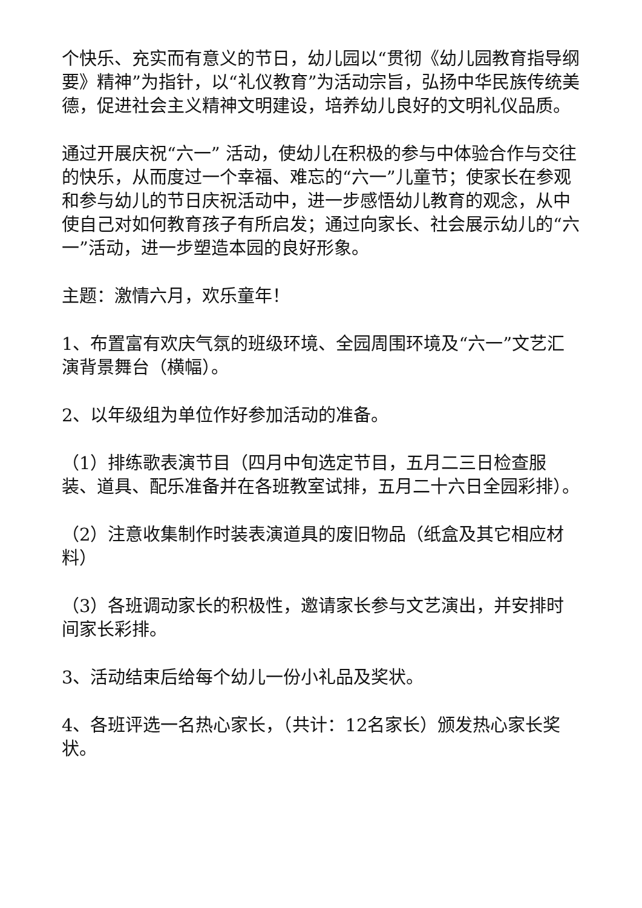个快乐、充实而有意义的节日，幼儿园以“贯彻《幼儿园教育指导纲要》精神”为指针，以“礼仪教育”为活动宗旨，弘扬中华民族传统美德，促进社会主义精神文明建设，培养幼儿良好的文明礼仪品质。
通过开展庆祝“六一” 活动，使幼儿在积极的参与中体验合作与交往的快乐，从而度过一个幸福、难忘的“六一”儿童节；使家长在参观和参与幼儿的节日庆祝活动中，进一步感悟幼儿教育的观念，从中使自己对如何教育孩子有所启发；通过向家长、社会展示幼儿的“六一”活动，进一步塑造本园的良好形象。
主题：激情六月，欢乐童年！
1、布置富有欢庆气氛的班级环境、全园周围环境及“六一”文艺汇演背景舞台（横幅）。
2、以年级组为单位作好参加活动的准备。
（1）排练歌表演节目（四月中旬选定节目，五月二三日检查服装、道具、配乐准备并在各班教室试排，五月二十六日全园彩排）。
（2）注意收集制作时装表演道具的废旧物品（纸盒及其它相应材料）
（3）各班调动家长的积极性，邀请家长参与文艺演出，并安排时间家长彩排。
3、活动结束后给每个幼儿一份小礼品及奖状。
4、各班评选一名热心家长，（共计：12名家长）颁发热心家长奖状。